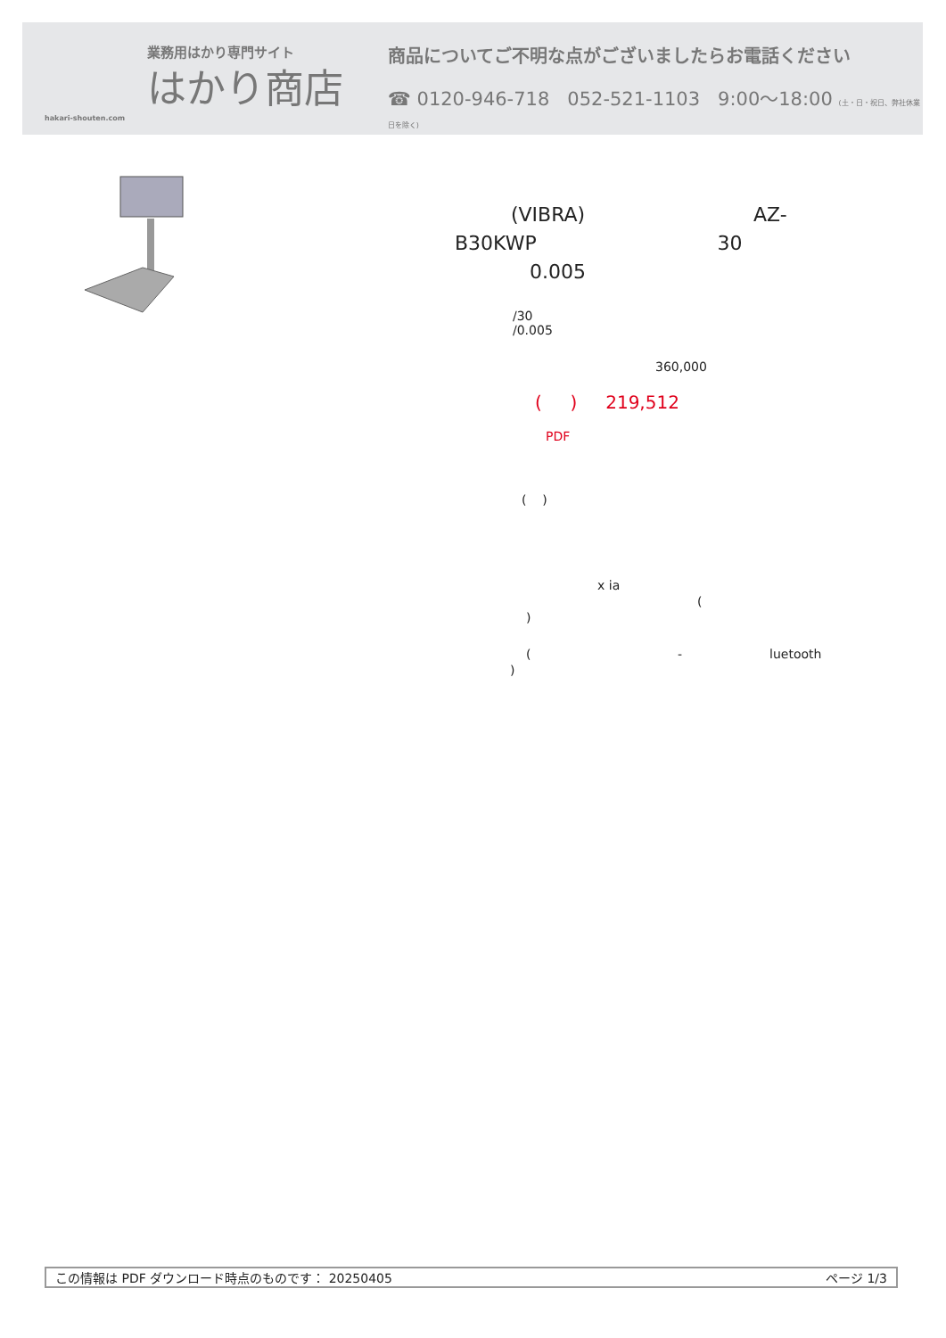業務用はかり専門サイト
はかり商店
hakari-shouten.com
商品についてご不明な点がございましたらお電話ください
☎ 0120-946-718 052-521-1103 9:00〜18:00 (土・日・祝日、弊社休業日を除く)
(VIBRA) AZ-
B30KWP 30
0.005
/30
/0.005
360,000
( ) 219,512
PDF
( )
x ia
(
)
( - luetooth
)
この情報は PDF ダウンロード時点のものです： 20250405 ページ 1/3